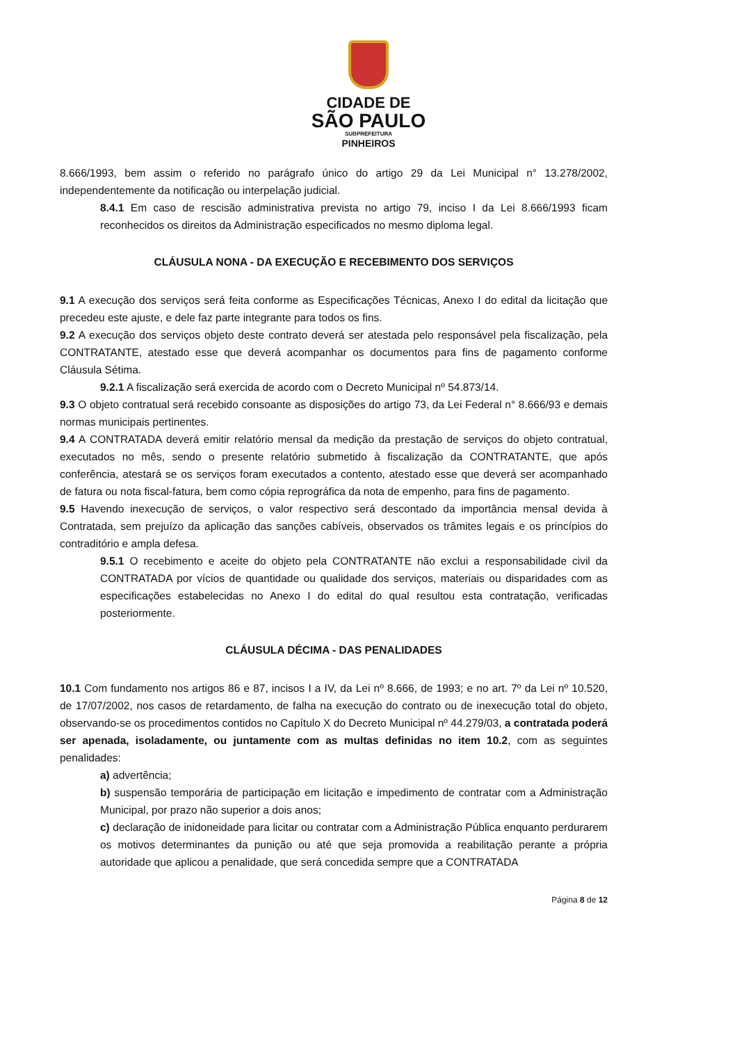CIDADE DE
SÃO PAULO
SUBPREFEITURA
PINHEIROS
8.666/1993, bem assim o referido no parágrafo único do artigo 29 da Lei Municipal n° 13.278/2002, independentemente da notificação ou interpelação judicial.
8.4.1 Em caso de rescisão administrativa prevista no artigo 79, inciso I da Lei 8.666/1993 ficam reconhecidos os direitos da Administração especificados no mesmo diploma legal.
CLÁUSULA NONA - DA EXECUÇÃO E RECEBIMENTO DOS SERVIÇOS
9.1 A execução dos serviços será feita conforme as Especificações Técnicas, Anexo I do edital da licitação que precedeu este ajuste, e dele faz parte integrante para todos os fins.
9.2 A execução dos serviços objeto deste contrato deverá ser atestada pelo responsável pela fiscalização, pela CONTRATANTE, atestado esse que deverá acompanhar os documentos para fins de pagamento conforme Cláusula Sétima.
9.2.1 A fiscalização será exercida de acordo com o Decreto Municipal nº 54.873/14.
9.3 O objeto contratual será recebido consoante as disposições do artigo 73, da Lei Federal n° 8.666/93 e demais normas municipais pertinentes.
9.4 A CONTRATADA deverá emitir relatório mensal da medição da prestação de serviços do objeto contratual, executados no mês, sendo o presente relatório submetido à fiscalização da CONTRATANTE, que após conferência, atestará se os serviços foram executados a contento, atestado esse que deverá ser acompanhado de fatura ou nota fiscal-fatura, bem como cópia reprográfica da nota de empenho, para fins de pagamento.
9.5 Havendo inexecução de serviços, o valor respectivo será descontado da importância mensal devida à Contratada, sem prejuízo da aplicação das sanções cabíveis, observados os trâmites legais e os princípios do contraditório e ampla defesa.
9.5.1 O recebimento e aceite do objeto pela CONTRATANTE não exclui a responsabilidade civil da CONTRATADA por vícios de quantidade ou qualidade dos serviços, materiais ou disparidades com as especificações estabelecidas no Anexo I do edital do qual resultou esta contratação, verificadas posteriormente.
CLÁUSULA DÉCIMA - DAS PENALIDADES
10.1 Com fundamento nos artigos 86 e 87, incisos I a IV, da Lei nº 8.666, de 1993; e no art. 7º da Lei nº 10.520, de 17/07/2002, nos casos de retardamento, de falha na execução do contrato ou de inexecução total do objeto, observando-se os procedimentos contidos no Capítulo X do Decreto Municipal nº 44.279/03, a contratada poderá ser apenada, isoladamente, ou juntamente com as multas definidas no item 10.2, com as seguintes penalidades:
a) advertência;
b) suspensão temporária de participação em licitação e impedimento de contratar com a Administração Municipal, por prazo não superior a dois anos;
c) declaração de inidoneidade para licitar ou contratar com a Administração Pública enquanto perdurarem os motivos determinantes da punição ou até que seja promovida a reabilitação perante a própria autoridade que aplicou a penalidade, que será concedida sempre que a CONTRATADA
Página 8 de 12